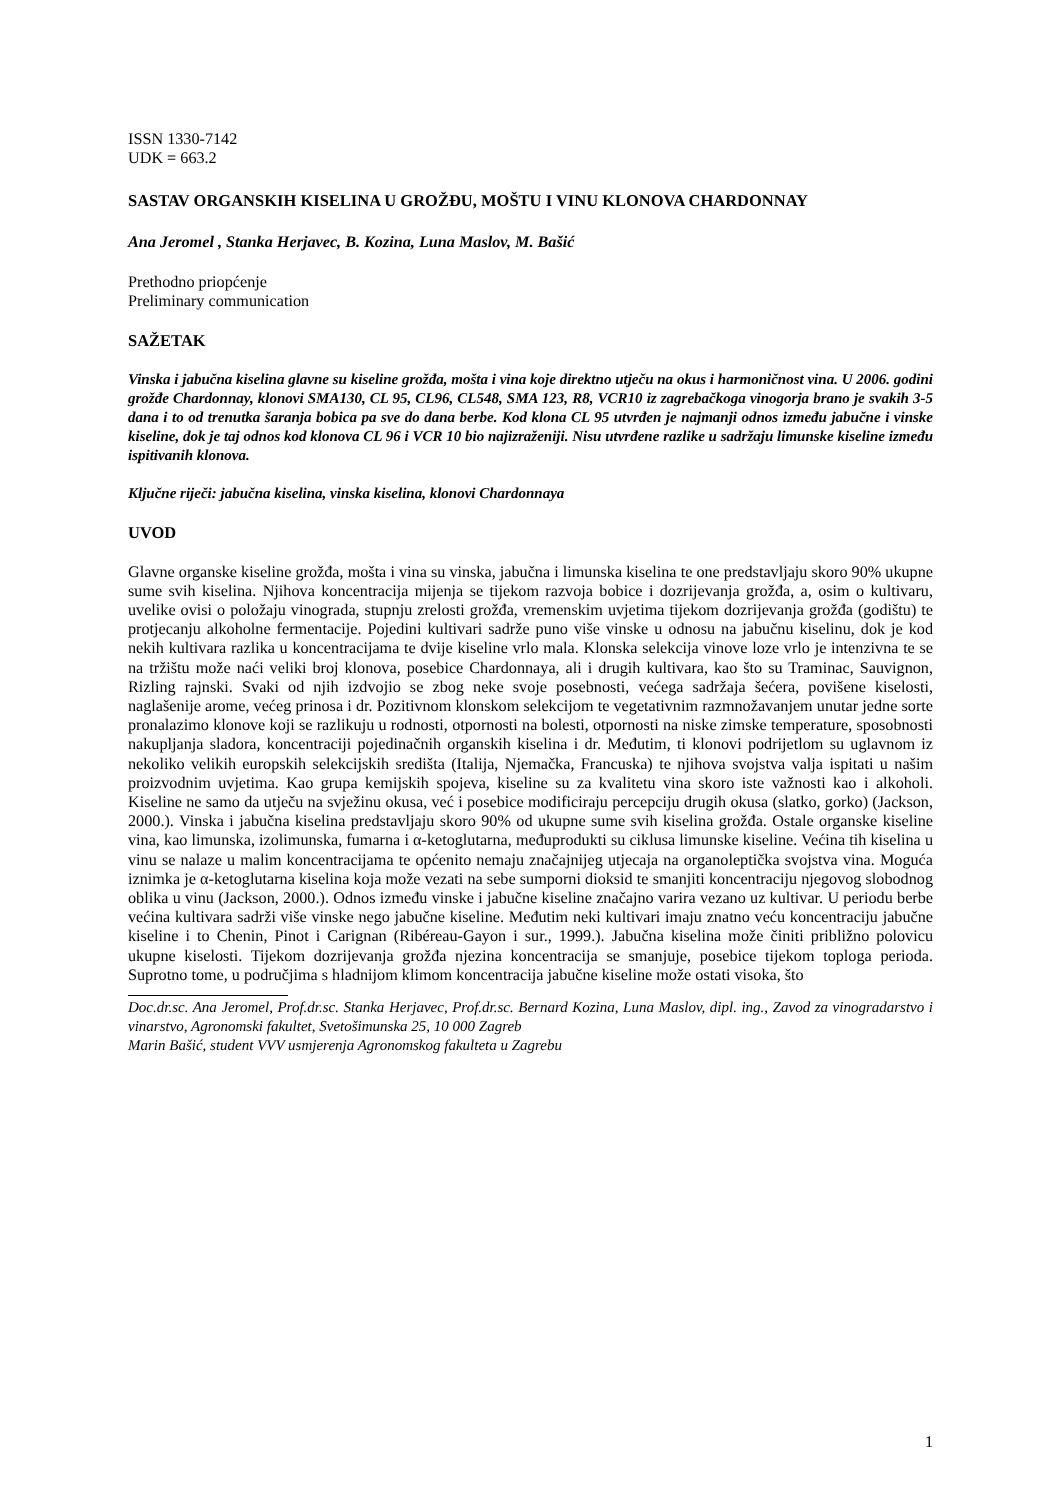ISSN 1330-7142
UDK = 663.2
SASTAV ORGANSKIH KISELINA U GROŽĐU, MOŠTU I VINU KLONOVA CHARDONNAY
Ana Jeromel , Stanka Herjavec, B. Kozina, Luna Maslov, M. Bašić
Prethodno priopćenje
Preliminary communication
SAŽETAK
Vinska i jabučna kiselina glavne su kiseline grožđa, mošta i vina koje direktno utječu na okus i harmoničnost vina. U 2006. godini grožđe Chardonnay, klonovi SMA130, CL 95, CL96, CL548, SMA 123, R8, VCR10 iz zagrebačkoga vinogorja brano je svakih 3-5 dana i to od trenutka šaranja bobica pa sve do dana berbe. Kod klona CL 95 utvrđen je najmanji odnos između jabučne i vinske kiseline, dok je taj odnos kod klonova CL 96 i VCR 10 bio najizraženiji. Nisu utvrđene razlike u sadržaju limunske kiseline između ispitivanih klonova.
Ključne riječi: jabučna kiselina, vinska kiselina, klonovi Chardonnaya
UVOD
Glavne organske kiseline grožđa, mošta i vina su vinska, jabučna i limunska kiselina te one predstavljaju skoro 90% ukupne sume svih kiselina. Njihova koncentracija mijenja se tijekom razvoja bobice i dozrijevanja grožđa, a, osim o kultivaru, uvelike ovisi o položaju vinograda, stupnju zrelosti grožđa, vremenskim uvjetima tijekom dozrijevanja grožđa (godištu) te protjecanju alkoholne fermentacije. Pojedini kultivari sadrže puno više vinske u odnosu na jabučnu kiselinu, dok je kod nekih kultivara razlika u koncentracijama te dvije kiseline vrlo mala. Klonska selekcija vinove loze vrlo je intenzivna te se na tržištu može naći veliki broj klonova, posebice Chardonnaya, ali i drugih kultivara, kao što su Traminac, Sauvignon, Rizling rajnski. Svaki od njih izdvojio se zbog neke svoje posebnosti, većega sadržaja šećera, povišene kiselosti, naglašenije arome, većeg prinosa i dr. Pozitivnom klonskom selekcijom te vegetativnim razmnožavanjem unutar jedne sorte pronalazimo klonove koji se razlikuju u rodnosti, otpornosti na bolesti, otpornosti na niske zimske temperature, sposobnosti nakupljanja sladora, koncentraciji pojedinačnih organskih kiselina i dr. Međutim, ti klonovi podrijetlom su uglavnom iz nekoliko velikih europskih selekcijskih središta (Italija, Njemačka, Francuska) te njihova svojstva valja ispitati u našim proizvodnim uvjetima. Kao grupa kemijskih spojeva, kiseline su za kvalitetu vina skoro iste važnosti kao i alkoholi. Kiseline ne samo da utječu na svježinu okusa, već i posebice modificiraju percepciju drugih okusa (slatko, gorko) (Jackson, 2000.). Vinska i jabučna kiselina predstavljaju skoro 90% od ukupne sume svih kiselina grožđa. Ostale organske kiseline vina, kao limunska, izolimunska, fumarna i α-ketoglutarna, međuprodukti su ciklusa limunske kiseline. Većina tih kiselina u vinu se nalaze u malim koncentracijama te općenito nemaju značajnijeg utjecaja na organoleptička svojstva vina. Moguća iznimka je α-ketoglutarna kiselina koja može vezati na sebe sumporni dioksid te smanjiti koncentraciju njegovog slobodnog oblika u vinu (Jackson, 2000.). Odnos između vinske i jabučne kiseline značajno varira vezano uz kultivar. U periodu berbe većina kultivara sadrži više vinske nego jabučne kiseline. Međutim neki kultivari imaju znatno veću koncentraciju jabučne kiseline i to Chenin, Pinot i Carignan (Ribéreau-Gayon i sur., 1999.). Jabučna kiselina može činiti približno polovicu ukupne kiselosti. Tijekom dozrijevanja grožđa njezina koncentracija se smanjuje, posebice tijekom toploga perioda. Suprotno tome, u područjima s hladnijom klimom koncentracija jabučne kiseline može ostati visoka, što
Doc.dr.sc. Ana Jeromel, Prof.dr.sc. Stanka Herjavec, Prof.dr.sc. Bernard Kozina, Luna Maslov, dipl. ing., Zavod za vinogradarstvo i vinarstvo, Agronomski fakultet, Svetošimunska 25, 10 000 Zagreb
Marin Bašić, student VVV usmjerenja Agronomskog fakulteta u Zagrebu
1